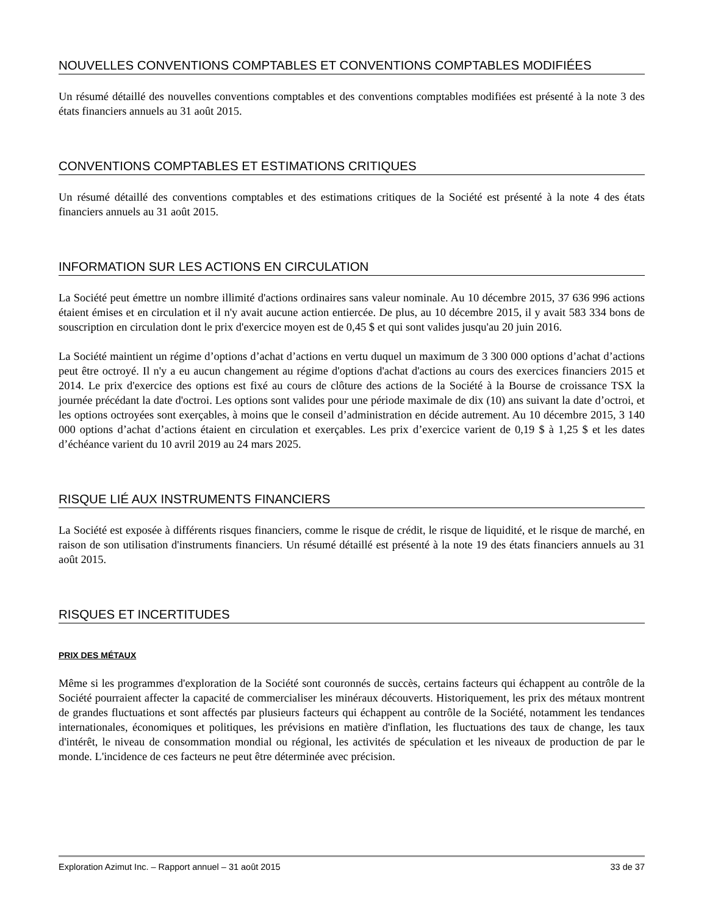NOUVELLES CONVENTIONS COMPTABLES ET CONVENTIONS COMPTABLES MODIFIÉES
Un résumé détaillé des nouvelles conventions comptables et des conventions comptables modifiées est présenté à la note 3 des états financiers annuels au 31 août 2015.
CONVENTIONS COMPTABLES ET ESTIMATIONS CRITIQUES
Un résumé détaillé des conventions comptables et des estimations critiques de la Société est présenté à la note 4 des états financiers annuels au 31 août 2015.
INFORMATION SUR LES ACTIONS EN CIRCULATION
La Société peut émettre un nombre illimité d'actions ordinaires sans valeur nominale. Au 10 décembre 2015, 37 636 996 actions étaient émises et en circulation et il n'y avait aucune action entiercée. De plus, au 10 décembre 2015, il y avait 583 334 bons de souscription en circulation dont le prix d'exercice moyen est de 0,45 $ et qui sont valides jusqu'au 20 juin 2016.
La Société maintient un régime d’options d’achat d’actions en vertu duquel un maximum de 3 300 000 options d’achat d’actions peut être octroyé. Il n'y a eu aucun changement au régime d'options d'achat d'actions au cours des exercices financiers 2015 et 2014. Le prix d'exercice des options est fixé au cours de clôture des actions de la Société à la Bourse de croissance TSX la journée précédant la date d'octroi. Les options sont valides pour une période maximale de dix (10) ans suivant la date d’octroi, et les options octroyées sont exerçables, à moins que le conseil d’administration en décide autrement. Au 10 décembre 2015, 3 140 000 options d’achat d’actions étaient en circulation et exerçables. Les prix d’exercice varient de 0,19 $ à 1,25 $ et les dates d’échéance varient du 10 avril 2019 au 24 mars 2025.
RISQUE LIÉ AUX INSTRUMENTS FINANCIERS
La Société est exposée à différents risques financiers, comme le risque de crédit, le risque de liquidité, et le risque de marché, en raison de son utilisation d'instruments financiers. Un résumé détaillé est présenté à la note 19 des états financiers annuels au 31 août 2015.
RISQUES ET INCERTITUDES
PRIX DES MÉTAUX
Même si les programmes d'exploration de la Société sont couronnés de succès, certains facteurs qui échappent au contrôle de la Société pourraient affecter la capacité de commercialiser les minéraux découverts. Historiquement, les prix des métaux montrent de grandes fluctuations et sont affectés par plusieurs facteurs qui échappent au contrôle de la Société, notamment les tendances internationales, économiques et politiques, les prévisions en matière d'inflation, les fluctuations des taux de change, les taux d'intérêt, le niveau de consommation mondial ou régional, les activités de spéculation et les niveaux de production de par le monde. L'incidence de ces facteurs ne peut être déterminée avec précision.
Exploration Azimut Inc. – Rapport annuel – 31 août 2015 33 de 37